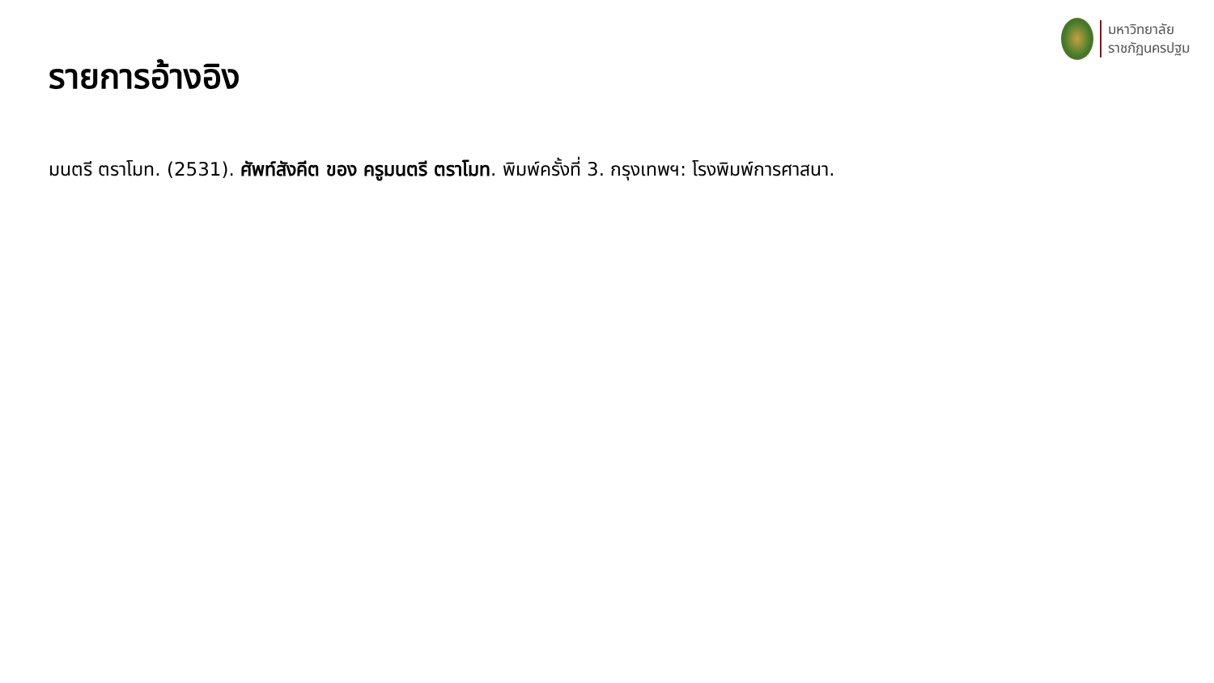มหาวิทยาลัย
ราชภัฏนครปฐม
รายการอ้างอิง
มนตรี ตราโมท. (2531). ศัพท์สังคีต ของ ครูมนตรี ตราโมท. พิมพ์ครั้งที่ 3. กรุงเทพฯ: โรงพิมพ์การศาสนา.